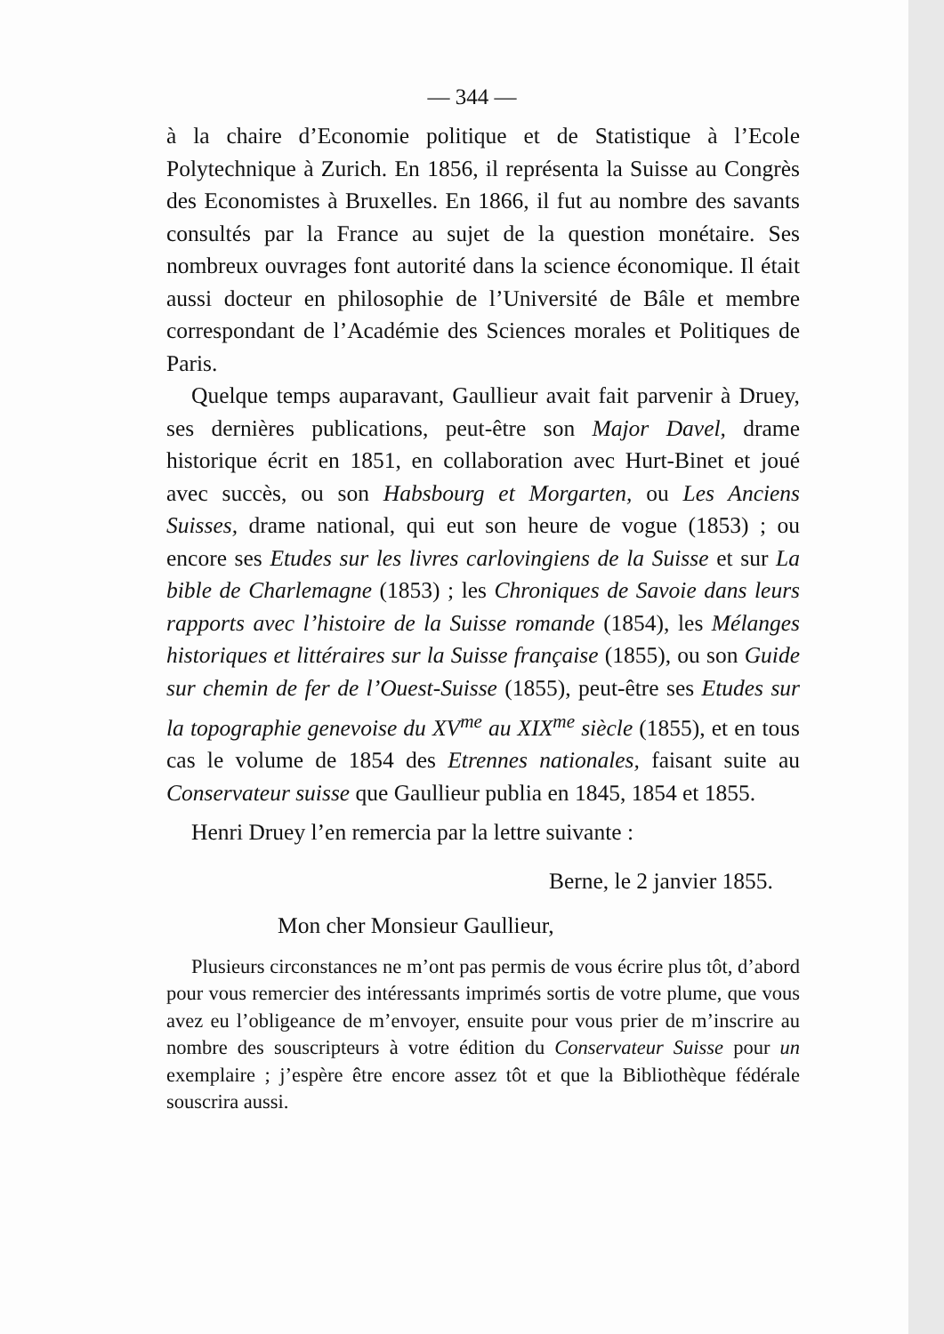— 344 —
à la chaire d’Economie politique et de Statistique à l’Ecole Polytechnique à Zurich. En 1856, il représenta la Suisse au Congrès des Economistes à Bruxelles. En 1866, il fut au nombre des savants consultés par la France au sujet de la question monétaire. Ses nombreux ouvrages font autorité dans la science économique. Il était aussi docteur en philosophie de l’Université de Bâle et membre correspondant de l’Académie des Sciences morales et Politiques de Paris.
Quelque temps auparavant, Gaullieur avait fait parvenir à Druey, ses dernières publications, peut-être son Major Davel, drame historique écrit en 1851, en collaboration avec Hurt-Binet et joué avec succès, ou son Habsbourg et Morgarten, ou Les Anciens Suisses, drame national, qui eut son heure de vogue (1853) ; ou encore ses Etudes sur les livres carlovingiens de la Suisse et sur La bible de Charlemagne (1853) ; les Chroniques de Savoie dans leurs rapports avec l’histoire de la Suisse romande (1854), les Mélanges historiques et littéraires sur la Suisse française (1855), ou son Guide sur chemin de fer de l’Ouest-Suisse (1855), peut-être ses Etudes sur la topographie genevoise du XV<sup>me</sup> au XIX<sup>me</sup> siècle (1855), et en tous cas le volume de 1854 des Etrennes nationales, faisant suite au Conservateur suisse que Gaullieur publia en 1845, 1854 et 1855.
Henri Druey l’en remercia par la lettre suivante :
Berne, le 2 janvier 1855.
Mon cher Monsieur Gaullieur,
Plusieurs circonstances ne m’ont pas permis de vous écrire plus tôt, d’abord pour vous remercier des intéressants imprimés sortis de votre plume, que vous avez eu l’obligeance de m’envoyer, ensuite pour vous prier de m’inscrire au nombre des souscripteurs à votre édition du Conservateur Suisse pour un exemplaire ; j’espère être encore assez tôt et que la Bibliothèque fédérale souscrira aussi.